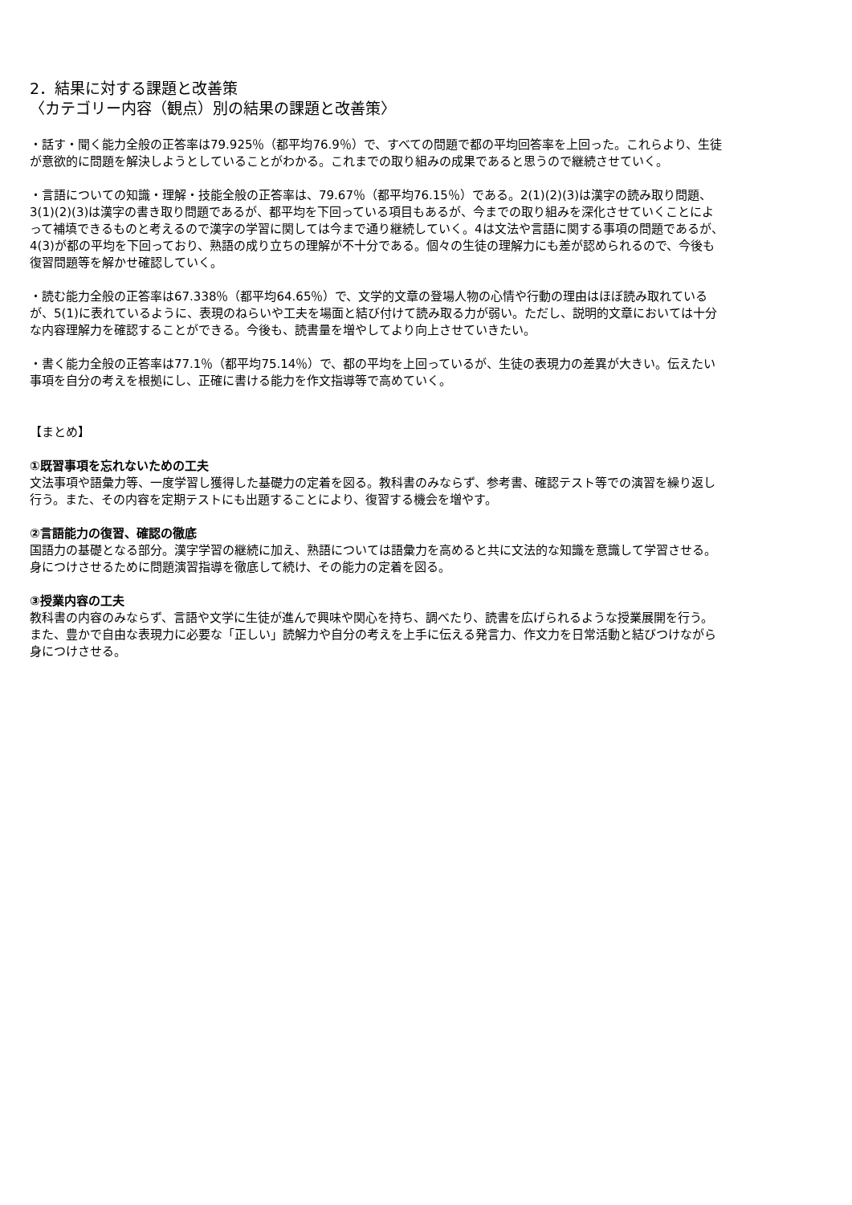2．結果に対する課題と改善策
〈カテゴリー内容（観点）別の結果の課題と改善策〉
・話す・聞く能力全般の正答率は79.925％（都平均76.9％）で、すべての問題で都の平均回答率を上回った。これらより、生徒が意欲的に問題を解決しようとしていることがわかる。これまでの取り組みの成果であると思うので継続させていく。
・言語についての知識・理解・技能全般の正答率は、79.67％（都平均76.15％）である。2(1)(2)(3)は漢字の読み取り問題、3(1)(2)(3)は漢字の書き取り問題であるが、都平均を下回っている項目もあるが、今までの取り組みを深化させていくことによって補填できるものと考えるので漢字の学習に関しては今まで通り継続していく。4は文法や言語に関する事項の問題であるが、4(3)が都の平均を下回っており、熟語の成り立ちの理解が不十分である。個々の生徒の理解力にも差が認められるので、今後も復習問題等を解かせ確認していく。
・読む能力全般の正答率は67.338％（都平均64.65％）で、文学的文章の登場人物の心情や行動の理由はほぼ読み取れているが、5(1)に表れているように、表現のねらいや工夫を場面と結び付けて読み取る力が弱い。ただし、説明的文章においては十分な内容理解力を確認することができる。今後も、読書量を増やしてより向上させていきたい。
・書く能力全般の正答率は77.1％（都平均75.14％）で、都の平均を上回っているが、生徒の表現力の差異が大きい。伝えたい事項を自分の考えを根拠にし、正確に書ける能力を作文指導等で高めていく。
【まとめ】
①既習事項を忘れないための工夫
文法事項や語彙力等、一度学習し獲得した基礎力の定着を図る。教科書のみならず、参考書、確認テスト等での演習を繰り返し行う。また、その内容を定期テストにも出題することにより、復習する機会を増やす。
②言語能力の復習、確認の徹底
国語力の基礎となる部分。漢字学習の継続に加え、熟語については語彙力を高めると共に文法的な知識を意識して学習させる。身につけさせるために問題演習指導を徹底して続け、その能力の定着を図る。
③授業内容の工夫
教科書の内容のみならず、言語や文学に生徒が進んで興味や関心を持ち、調べたり、読書を広げられるような授業展開を行う。また、豊かで自由な表現力に必要な「正しい」読解力や自分の考えを上手に伝える発言力、作文力を日常活動と結びつけながら身につけさせる。